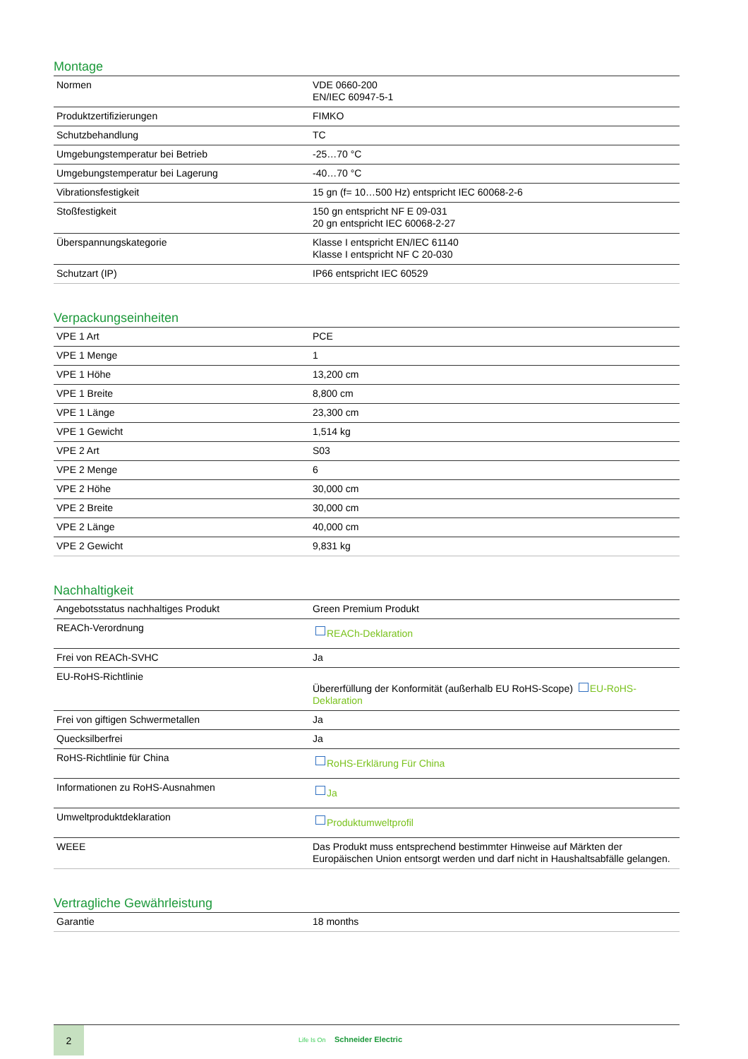Montage
| Normen | VDE 0660-200 EN/IEC 60947-5-1 |
| Produktzertifizierungen | FIMKO |
| Schutzbehandlung | TC |
| Umgebungstemperatur bei Betrieb | -25…70 °C |
| Umgebungstemperatur bei Lagerung | -40…70 °C |
| Vibrationsfestigkeit | 15 gn (f= 10…500 Hz) entspricht IEC 60068-2-6 |
| Stoßfestigkeit | 150 gn entspricht NF E 09-031 20 gn entspricht IEC 60068-2-27 |
| Überspannungskategorie | Klasse I entspricht EN/IEC 61140 Klasse I entspricht NF C 20-030 |
| Schutzart (IP) | IP66 entspricht IEC 60529 |
Verpackungseinheiten
| VPE 1 Art | PCE |
| VPE 1 Menge | 1 |
| VPE 1 Höhe | 13,200 cm |
| VPE 1 Breite | 8,800 cm |
| VPE 1 Länge | 23,300 cm |
| VPE 1 Gewicht | 1,514 kg |
| VPE 2 Art | S03 |
| VPE 2 Menge | 6 |
| VPE 2 Höhe | 30,000 cm |
| VPE 2 Breite | 30,000 cm |
| VPE 2 Länge | 40,000 cm |
| VPE 2 Gewicht | 9,831 kg |
Nachhaltigkeit
| Angebotsstatus nachhaltiges Produkt | Green Premium Produkt |
| REACh-Verordnung | REACh-Deklaration |
| Frei von REACh-SVHC | Ja |
| EU-RoHS-Richtlinie | Übererfüllung der Konformität (außerhalb EU RoHS-Scope) EU-RoHS-Deklaration |
| Frei von giftigen Schwermetallen | Ja |
| Quecksilberfrei | Ja |
| RoHS-Richtlinie für China | RoHS-Erklärung Für China |
| Informationen zu RoHS-Ausnahmen | Ja |
| Umweltproduktdeklaration | Produktumweltprofil |
| WEEE | Das Produkt muss entsprechend bestimmter Hinweise auf Märkten der Europäischen Union entsorgt werden und darf nicht in Haushaltsabfälle gelangen. |
Vertragliche Gewährleistung
| Garantie | 18 months |
2
Life Is On Schneider Electric